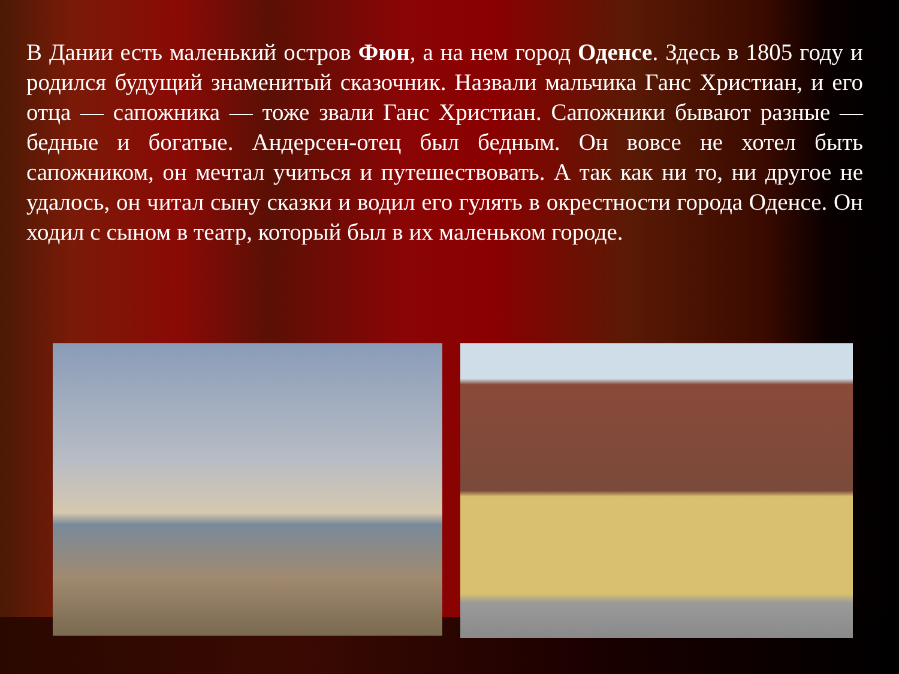В Дании есть маленький остров Фюн, а на нем город Оденсе. Здесь в 1805 году и родился будущий знаменитый сказочник. Назвали мальчика Ганс Христиан, и его отца — сапожника — тоже звали Ганс Христиан. Сапожники бывают разные — бедные и богатые. Андерсен-отец был бедным. Он вовсе не хотел быть сапожником, он мечтал учиться и путешествовать. А так как ни то, ни другое не удалось, он читал сыну сказки и водил его гулять в окрестности города Оденсе. Он ходил с сыном в театр, который был в их маленьком городе.